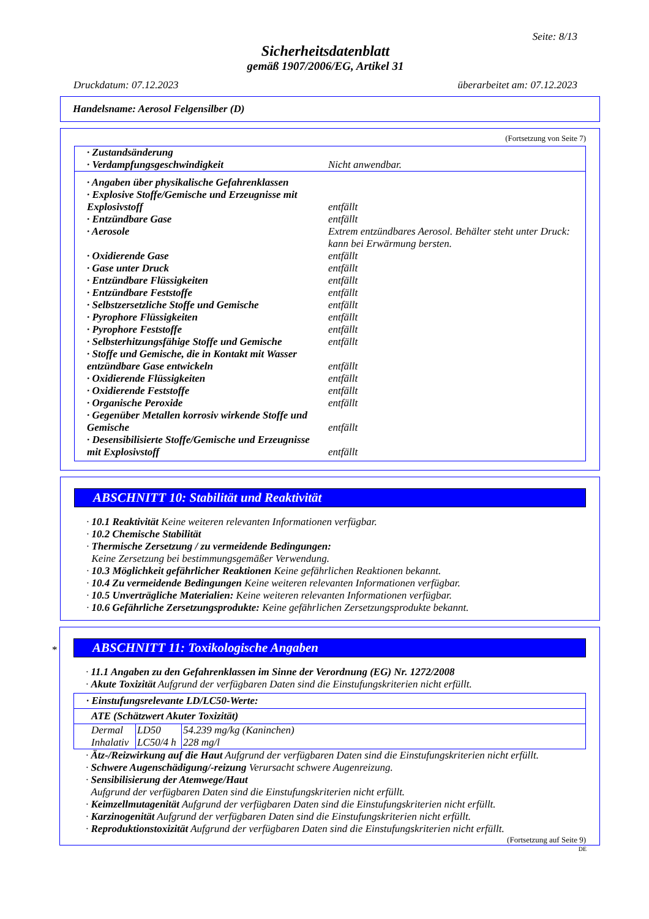Seite: 8/13
Sicherheitsdatenblatt
gemäß 1907/2006/EG, Artikel 31
Druckdatum: 07.12.2023 überarbeitet am: 07.12.2023
Handelsname: Aerosol Felgensilber (D)
(Fortsetzung von Seite 7)
| · Zustandsänderung | |
| · Verdampfungsgeschwindigkeit | Nicht anwendbar. |
| · Angaben über physikalische Gefahrenklassen | |
| · Explosive Stoffe/Gemische und Erzeugnisse mit Explosivstoff | entfällt |
| · Entzündbare Gase | entfällt |
| · Aerosole | Extrem entzündbares Aerosol. Behälter steht unter Druck: kann bei Erwärmung bersten. |
| · Oxidierende Gase | entfällt |
| · Gase unter Druck | entfällt |
| · Entzündbare Flüssigkeiten | entfällt |
| · Entzündbare Feststoffe | entfällt |
| · Selbstzersetzliche Stoffe und Gemische | entfällt |
| · Pyrophore Flüssigkeiten | entfällt |
| · Pyrophore Feststoffe | entfällt |
| · Selbsterhitzungsfähige Stoffe und Gemische | entfällt |
| · Stoffe und Gemische, die in Kontakt mit Wasser entzündbare Gase entwickeln | entfällt |
| · Oxidierende Flüssigkeiten | entfällt |
| · Oxidierende Feststoffe | entfällt |
| · Organische Peroxide | entfällt |
| · Gegenüber Metallen korrosiv wirkende Stoffe und Gemische | entfällt |
| · Desensibilisierte Stoffe/Gemische und Erzeugnisse mit Explosivstoff | entfällt |
ABSCHNITT 10: Stabilität und Reaktivität
· 10.1 Reaktivität Keine weiteren relevanten Informationen verfügbar.
· 10.2 Chemische Stabilität
· Thermische Zersetzung / zu vermeidende Bedingungen:
Keine Zersetzung bei bestimmungsgemäßer Verwendung.
· 10.3 Möglichkeit gefährlicher Reaktionen Keine gefährlichen Reaktionen bekannt.
· 10.4 Zu vermeidende Bedingungen Keine weiteren relevanten Informationen verfügbar.
· 10.5 Unverträgliche Materialien: Keine weiteren relevanten Informationen verfügbar.
· 10.6 Gefährliche Zersetzungsprodukte: Keine gefährlichen Zersetzungsprodukte bekannt.
*
ABSCHNITT 11: Toxikologische Angaben
· 11.1 Angaben zu den Gefahrenklassen im Sinne der Verordnung (EG) Nr. 1272/2008
· Akute Toxizität Aufgrund der verfügbaren Daten sind die Einstufungskriterien nicht erfüllt.
| · Einstufungsrelevante LD/LC50-Werte: | | |
| ATE (Schätzwert Akuter Toxizität) | | |
| Dermal | LD50 | 54.239 mg/kg (Kaninchen) |
| Inhalativ | LC50/4 h | 228 mg/l |
· Ätz-/Reizwirkung auf die Haut Aufgrund der verfügbaren Daten sind die Einstufungskriterien nicht erfüllt.
· Schwere Augenschädigung/-reizung Verursacht schwere Augenreizung.
· Sensibilisierung der Atemwege/Haut
Aufgrund der verfügbaren Daten sind die Einstufungskriterien nicht erfüllt.
· Keimzellmutagenität Aufgrund der verfügbaren Daten sind die Einstufungskriterien nicht erfüllt.
· Karzinogenität Aufgrund der verfügbaren Daten sind die Einstufungskriterien nicht erfüllt.
· Reproduktionstoxizität Aufgrund der verfügbaren Daten sind die Einstufungskriterien nicht erfüllt.
(Fortsetzung auf Seite 9)
DE